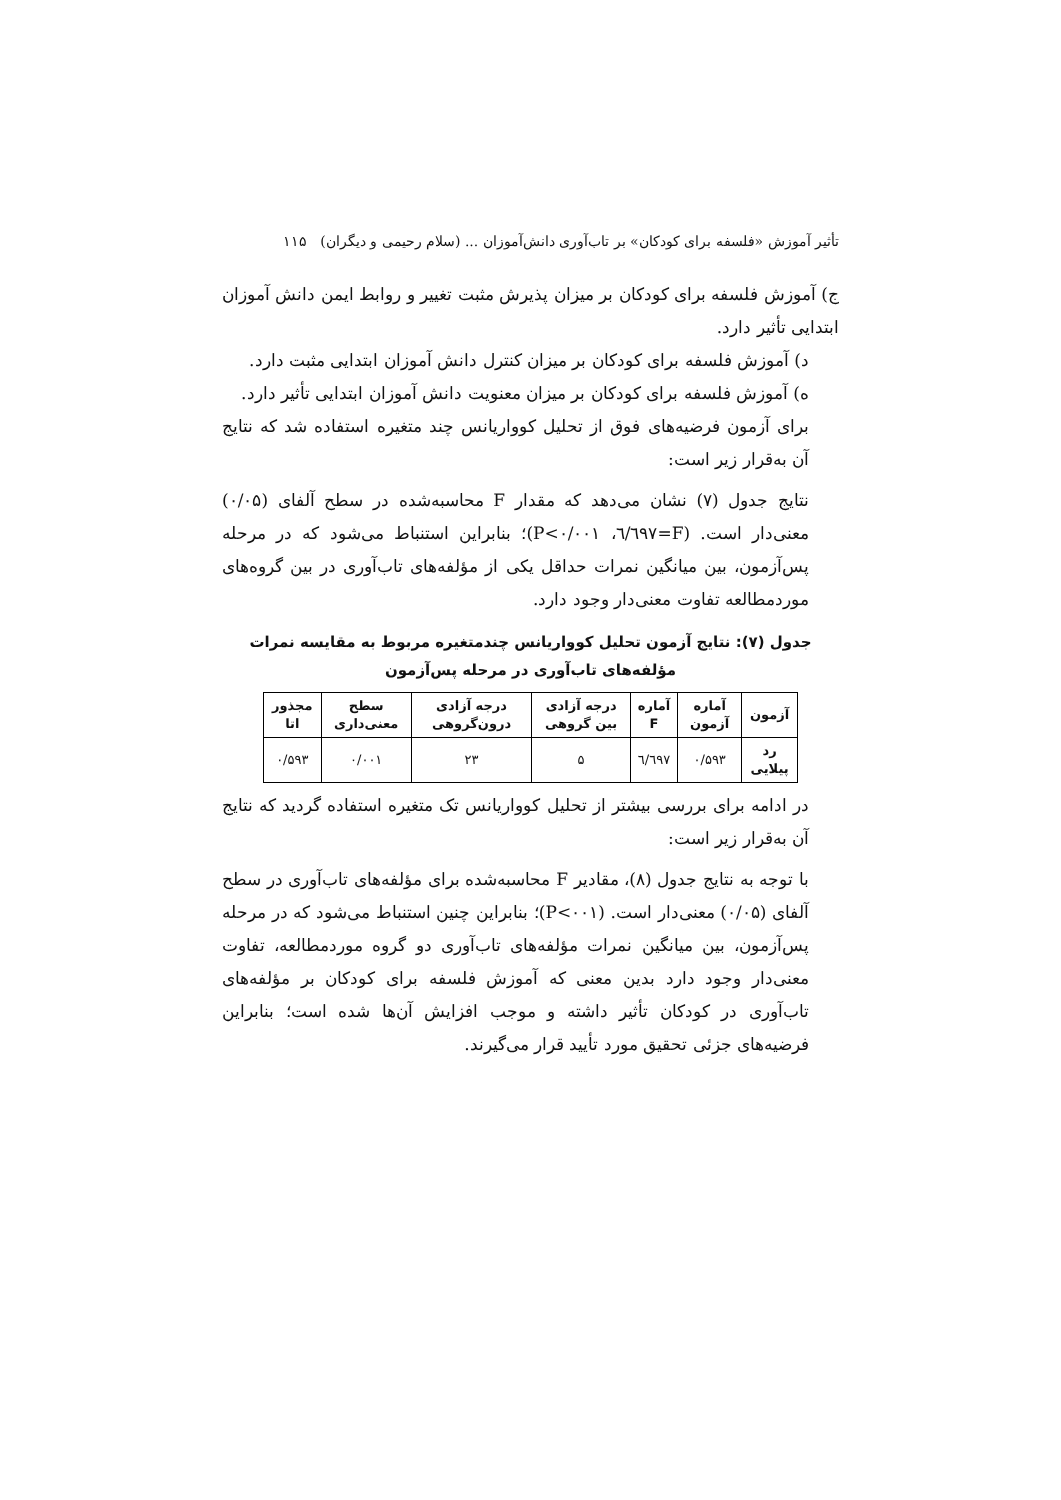تأثیر آموزش «فلسفه برای کودکان» بر تاب‌آوری دانش‌آموزان ... (سلام رحیمی و دیگران) ۱۱۵
ج) آموزش فلسفه برای کودکان بر میزان پذیرش مثبت تغییر و روابط ایمن دانش آموزان ابتدایی تأثیر دارد.
د) آموزش فلسفه برای کودکان بر میزان کنترل دانش آموزان ابتدایی مثبت دارد.
ه) آموزش فلسفه برای کودکان بر میزان معنویت دانش آموزان ابتدایی تأثیر دارد.
برای آزمون فرضیه‌های فوق از تحلیل کوواریانس چند متغیره استفاده شد که نتایج آن به‌قرار زیر است:
نتایج جدول (۷) نشان می‌دهد که مقدار F محاسبه‌شده در سطح آلفای (۰/۰۵) معنی‌دار است. (F=٦/٦٩٧، P<۰/۰۰۱)؛ بنابراین استنباط می‌شود که در مرحله پس‌آزمون، بین میانگین نمرات حداقل یکی از مؤلفه‌های تاب‌آوری در بین گروه‌های موردمطالعه تفاوت معنی‌دار وجود دارد.
جدول (۷): نتایج آزمون تحلیل کوواریانس چندمتغیره مربوط به مقایسه نمرات مؤلفه‌های تاب‌آوری در مرحله پس‌آزمون
| آزمون | آماره آزمون | آماره F | درجه آزادی بین گروهی | درجه آزادی درون‌گروهی | سطح معنی‌داری | مجذور اتا |
| --- | --- | --- | --- | --- | --- | --- |
| رد پیلایی | ۰/۵۹۳ | ٦/٦٩٧ | ۵ | ۲۳ | ۰/۰۰۱ | ۰/۵۹۳ |
در ادامه برای بررسی بیشتر از تحلیل کوواریانس تک متغیره استفاده گردید که نتایج آن به‌قرار زیر است:
با توجه به نتایج جدول (۸)، مقادیر F محاسبه‌شده برای مؤلفه‌های تاب‌آوری در سطح آلفای (۰/۰۵) معنی‌دار است. (P<۰۰۱)؛ بنابراین چنین استنباط می‌شود که در مرحله پس‌آزمون، بین میانگین نمرات مؤلفه‌های تاب‌آوری دو گروه موردمطالعه، تفاوت معنی‌دار وجود دارد بدین معنی که آموزش فلسفه برای کودکان بر مؤلفه‌های تاب‌آوری در کودکان تأثیر داشته و موجب افزایش آن‌ها شده است؛ بنابراین فرضیه‌های جزئی تحقیق مورد تأیید قرار می‌گیرند.